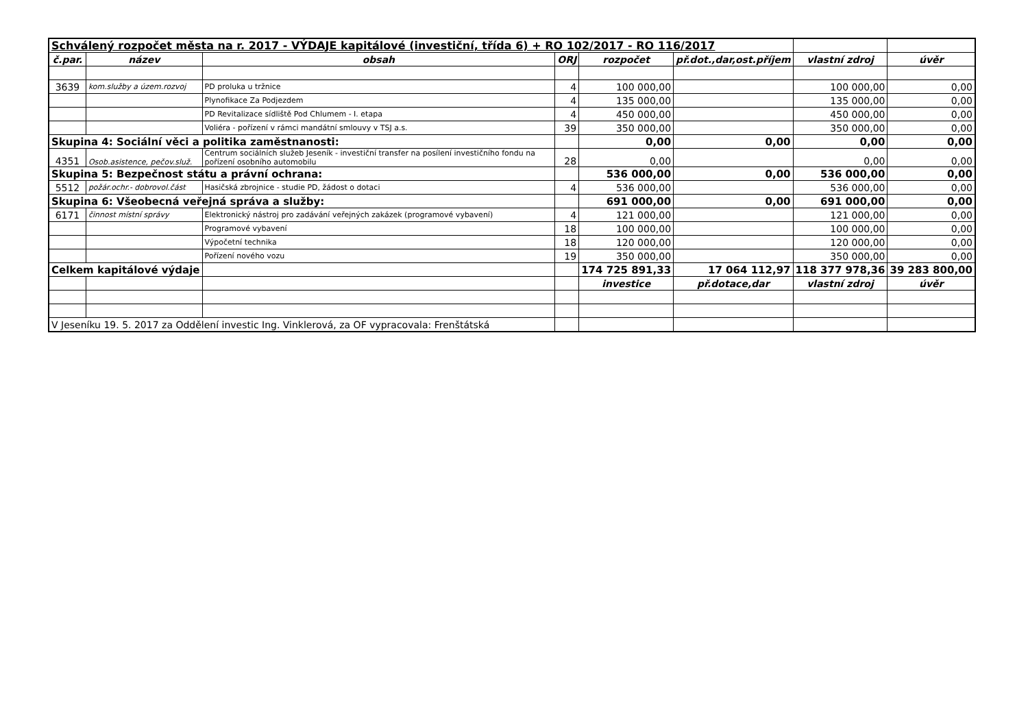| Schválený rozpočet města na r. 2017 - VÝDAJE kapitálové (investiční, třída 6) + RO 102/2017 - RO 116/2017 | | | | | | | |
| č.par. | název | obsah | ORJ | rozpočet | př.dot.,dar,ost.příjem | vlastní zdroj | úvěr |
| 3639 | kom.služby a územ.rozvoj | PD proluka u tržnice | 4 | 100 000,00 | | 100 000,00 | 0,00 |
| | | Plynofikace Za Podjezdem | 4 | 135 000,00 | | 135 000,00 | 0,00 |
| | | PD Revitalizace sídliště Pod Chlumem - I. etapa | 4 | 450 000,00 | | 450 000,00 | 0,00 |
| | | Voliéra - pořízení v rámci mandátní smlouvy v TSJ a.s. | 39 | 350 000,00 | | 350 000,00 | 0,00 |
| Skupina 4: Sociální věci a politika zaměstnanosti: | | | | 0,00 | 0,00 | 0,00 | 0,00 |
| 4351 | Osob.asistence, pečov.služ. | Centrum sociálních služeb Jeseník - investiční transfer na posílení investičního fondu na pořízení osobního automobilu | 28 | 0,00 | | 0,00 | 0,00 |
| Skupina 5: Bezpečnost státu a právní ochrana: | | | | 536 000,00 | 0,00 | 536 000,00 | 0,00 |
| 5512 | požár.ochr.- dobrovol.část | Hasičská zbrojnice - studie PD, žádost o dotaci | 4 | 536 000,00 | | 536 000,00 | 0,00 |
| Skupina 6: Všeobecná veřejná správa a služby: | | | | 691 000,00 | 0,00 | 691 000,00 | 0,00 |
| 6171 | činnost místní správy | Elektronický nástroj pro zadávání veřejných zakázek (programové vybavení) | 4 | 121 000,00 | | 121 000,00 | 0,00 |
| | | Programové vybavení | 18 | 100 000,00 | | 100 000,00 | 0,00 |
| | | Výpočetní technika | 18 | 120 000,00 | | 120 000,00 | 0,00 |
| | | Pořízení nového vozu | 19 | 350 000,00 | | 350 000,00 | 0,00 |
| Celkem kapitálové výdaje | | | | 174 725 891,33 | 17 064 112,97 | 118 377 978,36 | 39 283 800,00 |
| | | | | investice | př.dotace,dar | vlastní zdroj | úvěr |
| V Jeseníku 19. 5. 2017 za Oddělení investic Ing. Vinklerová, za OF vypracovala: Frenštátská | | | | | | | |